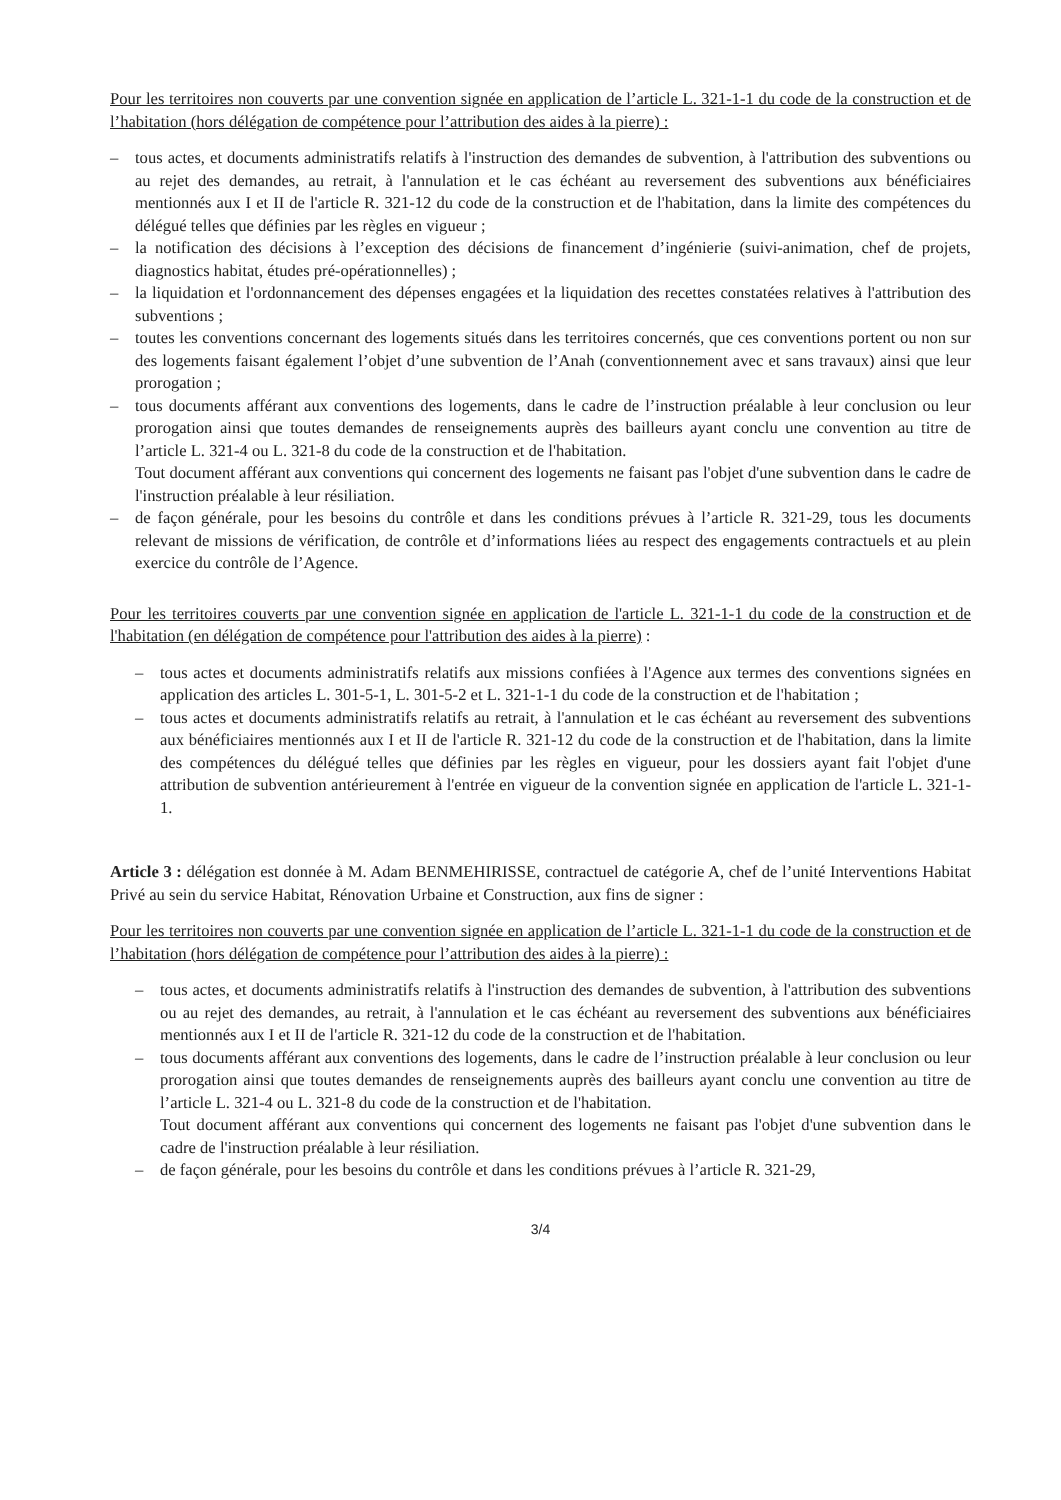Pour les territoires non couverts par une convention signée en application de l’article L. 321-1-1 du code de la construction et de l’habitation (hors délégation de compétence pour l’attribution des aides à la pierre) :
– tous actes, et documents administratifs relatifs à l'instruction des demandes de subvention, à l'attribution des subventions ou au rejet des demandes, au retrait, à l'annulation et le cas échéant au reversement des subventions aux bénéficiaires mentionnés aux I et II de l'article R. 321-12 du code de la construction et de l'habitation, dans la limite des compétences du délégué telles que définies par les règles en vigueur ;
– la notification des décisions à l’exception des décisions de financement d’ingénierie (suivi-animation, chef de projets, diagnostics habitat, études pré-opérationnelles) ;
– la liquidation et l'ordonnancement des dépenses engagées et la liquidation des recettes constatées relatives à l'attribution des subventions ;
– toutes les conventions concernant des logements situés dans les territoires concernés, que ces conventions portent ou non sur des logements faisant également l’objet d’une subvention de l’Anah (conventionnement avec et sans travaux) ainsi que leur prorogation ;
– tous documents afférant aux conventions des logements, dans le cadre de l’instruction préalable à leur conclusion ou leur prorogation ainsi que toutes demandes de renseignements auprès des bailleurs ayant conclu une convention au titre de l’article L. 321-4 ou L. 321-8 du code de la construction et de l'habitation.
Tout document afférant aux conventions qui concernent des logements ne faisant pas l'objet d'une subvention dans le cadre de l'instruction préalable à leur résiliation.
– de façon générale, pour les besoins du contrôle et dans les conditions prévues à l’article R. 321-29, tous les documents relevant de missions de vérification, de contrôle et d’informations liées au respect des engagements contractuels et au plein exercice du contrôle de l’Agence.
Pour les territoires couverts par une convention signée en application de l'article L. 321-1-1 du code de la construction et de l'habitation (en délégation de compétence pour l'attribution des aides à la pierre) :
– tous actes et documents administratifs relatifs aux missions confiées à l'Agence aux termes des conventions signées en application des articles L. 301-5-1, L. 301-5-2 et L. 321-1-1 du code de la construction et de l'habitation ;
– tous actes et documents administratifs relatifs au retrait, à l'annulation et le cas échéant au reversement des subventions aux bénéficiaires mentionnés aux I et II de l'article R. 321-12 du code de la construction et de l'habitation, dans la limite des compétences du délégué telles que définies par les règles en vigueur, pour les dossiers ayant fait l'objet d'une attribution de subvention antérieurement à l'entrée en vigueur de la convention signée en application de l'article L. 321-1-1.
Article 3 : délégation est donnée à M. Adam BENMEHIRISSE, contractuel de catégorie A, chef de l’unité Interventions Habitat Privé au sein du service Habitat, Rénovation Urbaine et Construction, aux fins de signer :
Pour les territoires non couverts par une convention signée en application de l’article L. 321-1-1 du code de la construction et de l’habitation (hors délégation de compétence pour l’attribution des aides à la pierre) :
– tous actes, et documents administratifs relatifs à l'instruction des demandes de subvention, à l'attribution des subventions ou au rejet des demandes, au retrait, à l'annulation et le cas échéant au reversement des subventions aux bénéficiaires mentionnés aux I et II de l'article R. 321-12 du code de la construction et de l'habitation.
– tous documents afférant aux conventions des logements, dans le cadre de l’instruction préalable à leur conclusion ou leur prorogation ainsi que toutes demandes de renseignements auprès des bailleurs ayant conclu une convention au titre de l’article L. 321-4 ou L. 321-8 du code de la construction et de l'habitation.
Tout document afférant aux conventions qui concernent des logements ne faisant pas l'objet d'une subvention dans le cadre de l'instruction préalable à leur résiliation.
– de façon générale, pour les besoins du contrôle et dans les conditions prévues à l’article R. 321-29,
3/4